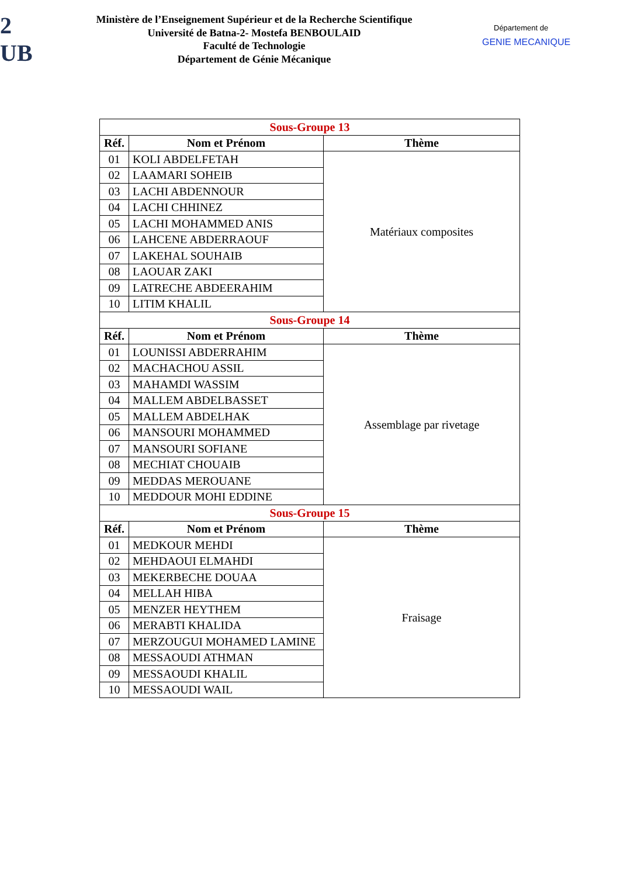2
UB
Ministère de l’Enseignement Supérieur et de la Recherche Scientifique
Université de Batna-2- Mostefa BENBOULAID
Faculté de Technologie
Département de Génie Mécanique
Département de
GENIE MECANIQUE
| Sous-Groupe 13 | | |
| Réf. | Nom et Prénom | Thème |
| 01 | KOLI ABDELFETAH | Matériaux composites |
| 02 | LAAMARI SOHEIB | |
| 03 | LACHI ABDENNOUR | |
| 04 | LACHI CHHINEZ | |
| 05 | LACHI MOHAMMED ANIS | |
| 06 | LAHCENE ABDERRAOUF | |
| 07 | LAKEHAL SOUHAIB | |
| 08 | LAOUAR ZAKI | |
| 09 | LATRECHE ABDEERAHIM | |
| 10 | LITIM KHALIL | |
| Sous-Groupe 14 | | |
| Réf. | Nom et Prénom | Thème |
| 01 | LOUNISSI ABDERRAHIM | Assemblage par rivetage |
| 02 | MACHACHOU ASSIL | |
| 03 | MAHAMDI WASSIM | |
| 04 | MALLEM ABDELBASSET | |
| 05 | MALLEM ABDELHAK | |
| 06 | MANSOURI MOHAMMED | |
| 07 | MANSOURI SOFIANE | |
| 08 | MECHIAT CHOUAIB | |
| 09 | MEDDAS MEROUANE | |
| 10 | MEDDOUR MOHI EDDINE | |
| Sous-Groupe 15 | | |
| Réf. | Nom et Prénom | Thème |
| 01 | MEDKOUR MEHDI | Fraisage |
| 02 | MEHDAOUI ELMAHDI | |
| 03 | MEKERBECHE DOUAA | |
| 04 | MELLAH HIBA | |
| 05 | MENZER HEYTHEM | |
| 06 | MERABTI KHALIDA | |
| 07 | MERZOUGUI MOHAMED LAMINE | |
| 08 | MESSAOUDI ATHMAN | |
| 09 | MESSAOUDI KHALIL | |
| 10 | MESSAOUDI WAIL | |